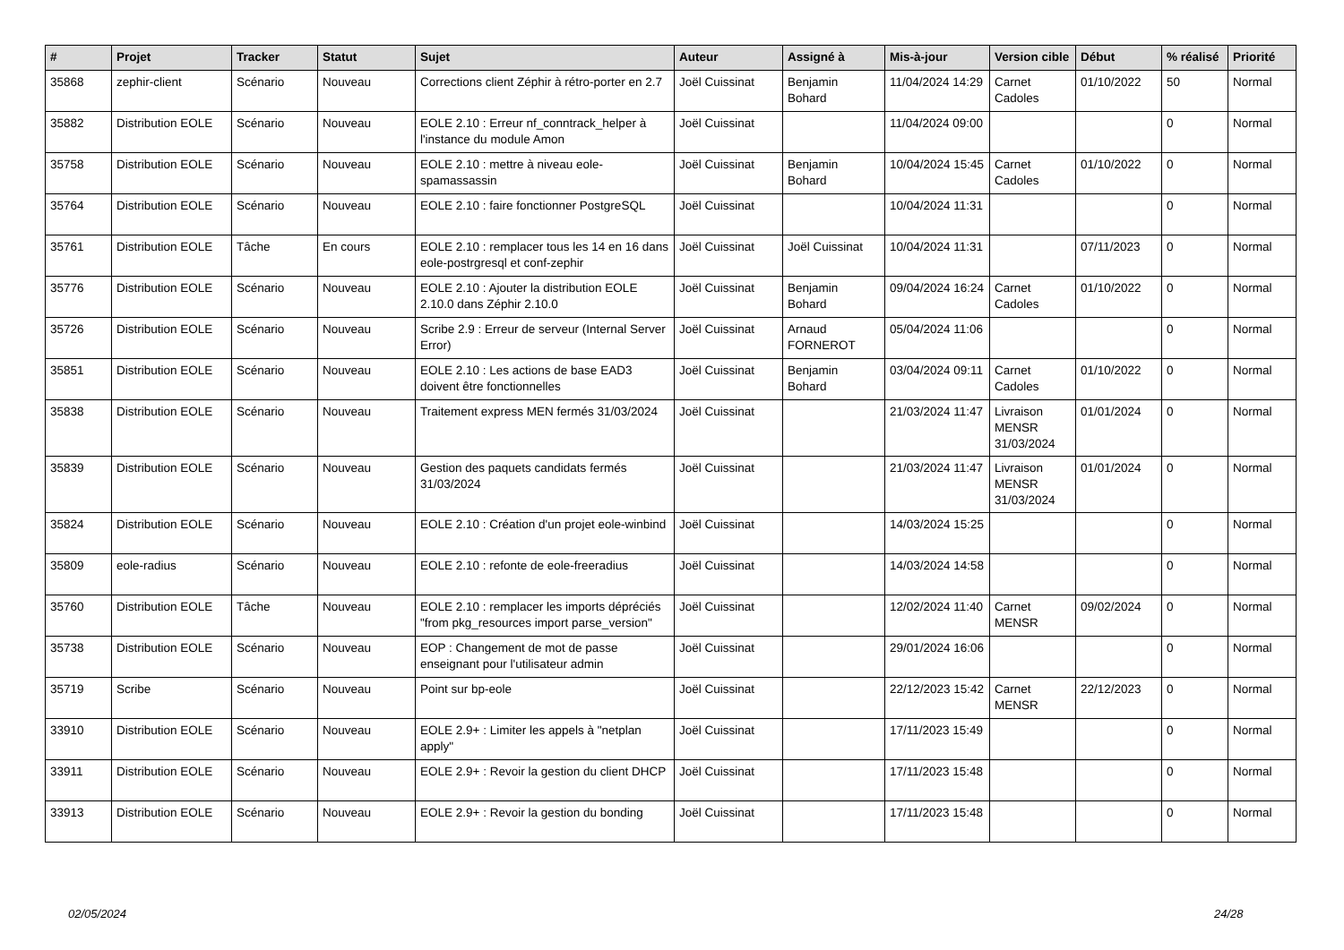| # | Projet | Tracker | Statut | Sujet | Auteur | Assigné à | Mis-à-jour | Version cible | Début | % réalisé | Priorité |
| --- | --- | --- | --- | --- | --- | --- | --- | --- | --- | --- | --- |
| 35868 | zephir-client | Scénario | Nouveau | Corrections client Zéphir à rétro-porter en 2.7 | Joël Cuissinat | Benjamin Bohard | 11/04/2024 14:29 | Carnet Cadoles | 01/10/2022 | 50 | Normal |
| 35882 | Distribution EOLE | Scénario | Nouveau | EOLE 2.10 : Erreur nf_conntrack_helper à l'instance du module Amon | Joël Cuissinat | | 11/04/2024 09:00 | | | 0 | Normal |
| 35758 | Distribution EOLE | Scénario | Nouveau | EOLE 2.10 : mettre à niveau eole-spamassassin | Joël Cuissinat | Benjamin Bohard | 10/04/2024 15:45 | Carnet Cadoles | 01/10/2022 | 0 | Normal |
| 35764 | Distribution EOLE | Scénario | Nouveau | EOLE 2.10 : faire fonctionner PostgreSQL | Joël Cuissinat | | 10/04/2024 11:31 | | | 0 | Normal |
| 35761 | Distribution EOLE | Tâche | En cours | EOLE 2.10 : remplacer tous les 14 en 16 dans eole-postrgresql et conf-zephir | Joël Cuissinat | Joël Cuissinat | 10/04/2024 11:31 | | 07/11/2023 | 0 | Normal |
| 35776 | Distribution EOLE | Scénario | Nouveau | EOLE 2.10 : Ajouter la distribution EOLE 2.10.0 dans Zéphir 2.10.0 | Joël Cuissinat | Benjamin Bohard | 09/04/2024 16:24 | Carnet Cadoles | 01/10/2022 | 0 | Normal |
| 35726 | Distribution EOLE | Scénario | Nouveau | Scribe 2.9 : Erreur de serveur (Internal Server Error) | Joël Cuissinat | Arnaud FORNEROT | 05/04/2024 11:06 | | | 0 | Normal |
| 35851 | Distribution EOLE | Scénario | Nouveau | EOLE 2.10 : Les actions de base EAD3 doivent être fonctionnelles | Joël Cuissinat | Benjamin Bohard | 03/04/2024 09:11 | Carnet Cadoles | 01/10/2022 | 0 | Normal |
| 35838 | Distribution EOLE | Scénario | Nouveau | Traitement express MEN fermés 31/03/2024 | Joël Cuissinat | | 21/03/2024 11:47 | Livraison MENSR 31/03/2024 | 01/01/2024 | 0 | Normal |
| 35839 | Distribution EOLE | Scénario | Nouveau | Gestion des paquets candidats fermés 31/03/2024 | Joël Cuissinat | | 21/03/2024 11:47 | Livraison MENSR 31/03/2024 | 01/01/2024 | 0 | Normal |
| 35824 | Distribution EOLE | Scénario | Nouveau | EOLE 2.10 : Création d'un projet eole-winbind | Joël Cuissinat | | 14/03/2024 15:25 | | | 0 | Normal |
| 35809 | eole-radius | Scénario | Nouveau | EOLE 2.10 : refonte de eole-freeradius | Joël Cuissinat | | 14/03/2024 14:58 | | | 0 | Normal |
| 35760 | Distribution EOLE | Tâche | Nouveau | EOLE 2.10 : remplacer les imports dépréciés "from pkg_resources import parse_version" | Joël Cuissinat | | 12/02/2024 11:40 | Carnet MENSR | 09/02/2024 | 0 | Normal |
| 35738 | Distribution EOLE | Scénario | Nouveau | EOP : Changement de mot de passe enseignant pour l'utilisateur admin | Joël Cuissinat | | 29/01/2024 16:06 | | | 0 | Normal |
| 35719 | Scribe | Scénario | Nouveau | Point sur bp-eole | Joël Cuissinat | | 22/12/2023 15:42 | Carnet MENSR | 22/12/2023 | 0 | Normal |
| 33910 | Distribution EOLE | Scénario | Nouveau | EOLE 2.9+ : Limiter les appels à "netplan apply" | Joël Cuissinat | | 17/11/2023 15:49 | | | 0 | Normal |
| 33911 | Distribution EOLE | Scénario | Nouveau | EOLE 2.9+ : Revoir la gestion du client DHCP | Joël Cuissinat | | 17/11/2023 15:48 | | | 0 | Normal |
| 33913 | Distribution EOLE | Scénario | Nouveau | EOLE 2.9+ : Revoir la gestion du bonding | Joël Cuissinat | | 17/11/2023 15:48 | | | 0 | Normal |
02/05/2024 24/28